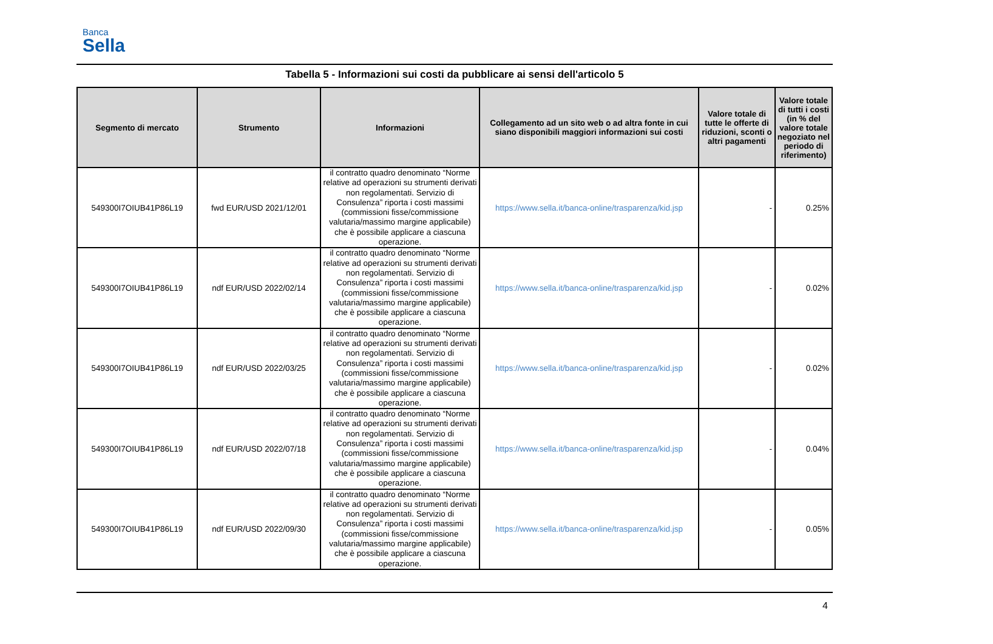Banca
Sella
Tabella 5 - Informazioni sui costi da pubblicare ai sensi dell'articolo 5
| Segmento di mercato | Strumento | Informazioni | Collegamento ad un sito web o ad altra fonte in cui siano disponibili maggiori informazioni sui costi | Valore totale di tutte le offerte di riduzioni, sconti o altri pagamenti | Valore totale di tutti i costi (in % del valore totale negoziato nel periodo di riferimento) |
| --- | --- | --- | --- | --- | --- |
| 549300I7OIUB41P86L19 | fwd EUR/USD 2021/12/01 | il contratto quadro denominato “Norme relative ad operazioni su strumenti derivati non regolamentati. Servizio di Consulenza” riporta i costi massimi (commissioni fisse/commissione valutaria/massimo margine applicabile) che è possibile applicare a ciascuna operazione. | https://www.sella.it/banca-online/trasparenza/kid.jsp | - | 0.25% |
| 549300I7OIUB41P86L19 | ndf EUR/USD 2022/02/14 | il contratto quadro denominato “Norme relative ad operazioni su strumenti derivati non regolamentati. Servizio di Consulenza” riporta i costi massimi (commissioni fisse/commissione valutaria/massimo margine applicabile) che è possibile applicare a ciascuna operazione. | https://www.sella.it/banca-online/trasparenza/kid.jsp | - | 0.02% |
| 549300I7OIUB41P86L19 | ndf EUR/USD 2022/03/25 | il contratto quadro denominato “Norme relative ad operazioni su strumenti derivati non regolamentati. Servizio di Consulenza” riporta i costi massimi (commissioni fisse/commissione valutaria/massimo margine applicabile) che è possibile applicare a ciascuna operazione. | https://www.sella.it/banca-online/trasparenza/kid.jsp | - | 0.02% |
| 549300I7OIUB41P86L19 | ndf EUR/USD 2022/07/18 | il contratto quadro denominato “Norme relative ad operazioni su strumenti derivati non regolamentati. Servizio di Consulenza” riporta i costi massimi (commissioni fisse/commissione valutaria/massimo margine applicabile) che è possibile applicare a ciascuna operazione. | https://www.sella.it/banca-online/trasparenza/kid.jsp | - | 0.04% |
| 549300I7OIUB41P86L19 | ndf EUR/USD 2022/09/30 | il contratto quadro denominato “Norme relative ad operazioni su strumenti derivati non regolamentati. Servizio di Consulenza” riporta i costi massimi (commissioni fisse/commissione valutaria/massimo margine applicabile) che è possibile applicare a ciascuna operazione. | https://www.sella.it/banca-online/trasparenza/kid.jsp | - | 0.05% |
4